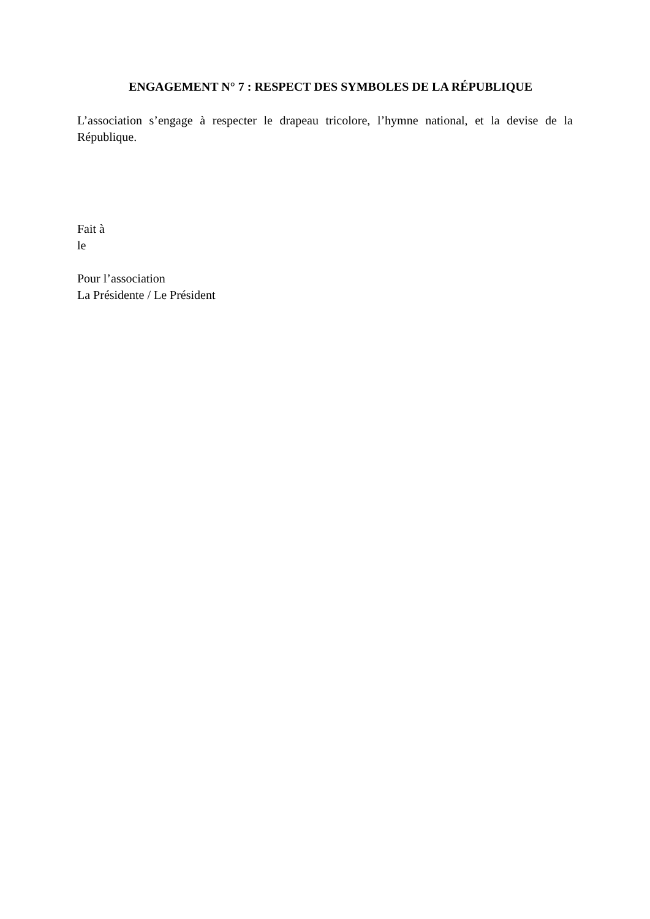ENGAGEMENT N° 7 : RESPECT DES SYMBOLES DE LA RÉPUBLIQUE
L’association s’engage à respecter le drapeau tricolore, l’hymne national, et la devise de la République.
Fait à
le
Pour l’association
La Présidente / Le Président